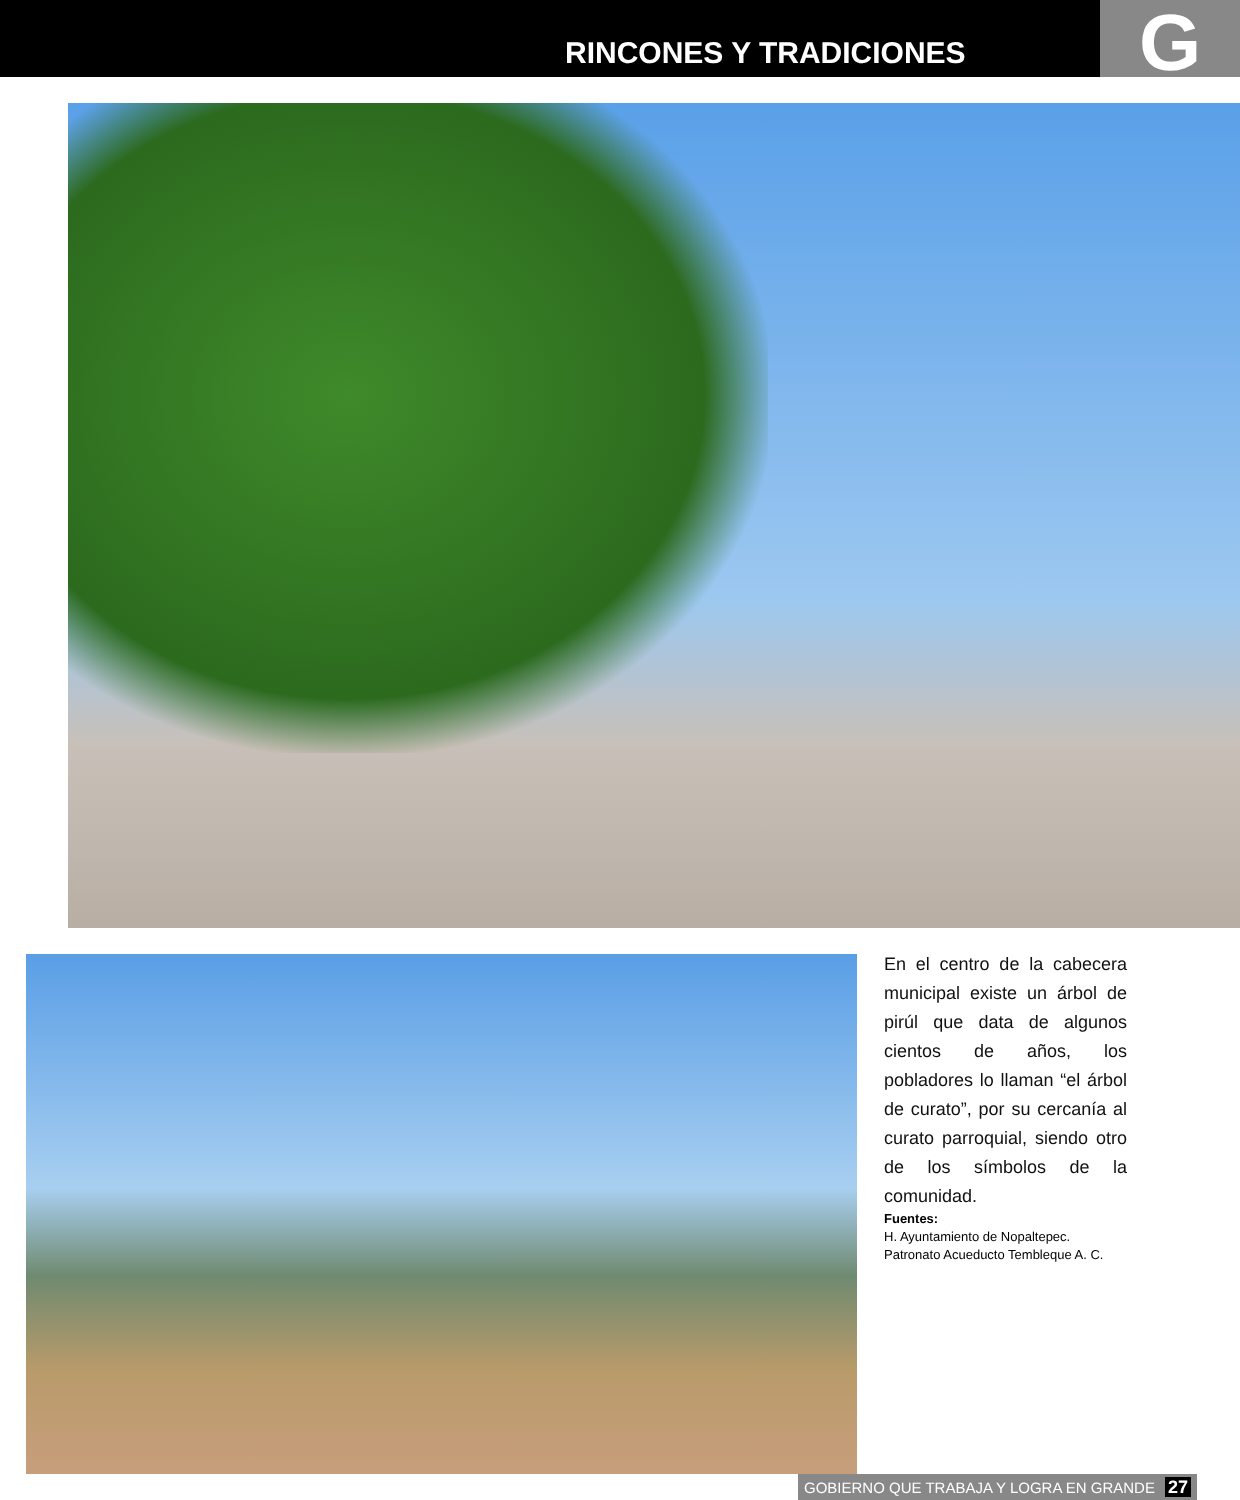RINCONES Y TRADICIONES G
En el centro de la cabecera municipal existe un árbol de pirúl que data de algunos cientos de años, los pobladores lo llaman “el árbol de curato”, por su cercanía al curato parroquial, siendo otro de los símbolos de la comunidad.
Fuentes:
H. Ayuntamiento de Nopaltepec.
Patronato Acueducto Tembleque A. C.
GOBIERNO QUE TRABAJA Y LOGRA EN GRANDE 27